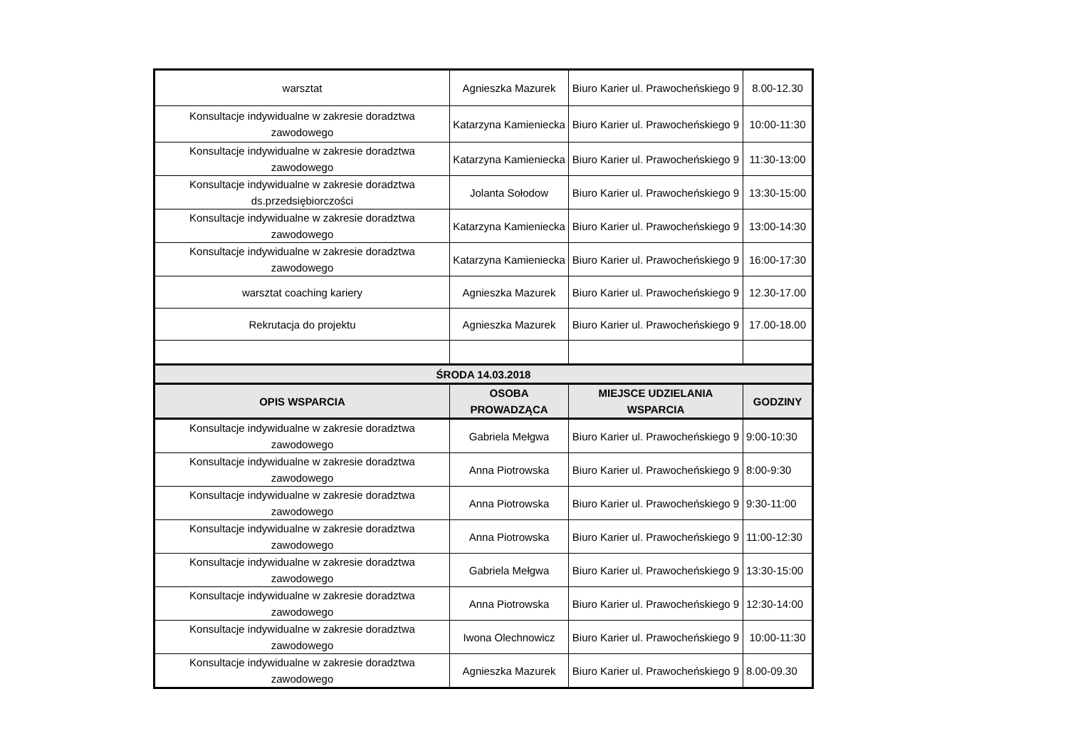| warsztat | Agnieszka Mazurek | Biuro Karier ul. Prawocheńskiego 9 | 8.00-12.30 |
| Konsultacje indywidualne w zakresie doradztwa zawodowego | Katarzyna Kamieniecka | Biuro Karier ul. Prawocheńskiego 9 | 10:00-11:30 |
| Konsultacje indywidualne w zakresie doradztwa zawodowego | Katarzyna Kamieniecka | Biuro Karier ul. Prawocheńskiego 9 | 11:30-13:00 |
| Konsultacje indywidualne w zakresie doradztwa ds.przedsiębiorczości | Jolanta Sołodow | Biuro Karier ul. Prawocheńskiego 9 | 13:30-15:00 |
| Konsultacje indywidualne w zakresie doradztwa zawodowego | Katarzyna Kamieniecka | Biuro Karier ul. Prawocheńskiego 9 | 13:00-14:30 |
| Konsultacje indywidualne w zakresie doradztwa zawodowego | Katarzyna Kamieniecka | Biuro Karier ul. Prawocheńskiego 9 | 16:00-17:30 |
| warsztat coaching kariery | Agnieszka Mazurek | Biuro Karier ul. Prawocheńskiego 9 | 12.30-17.00 |
| Rekrutacja do projektu | Agnieszka Mazurek | Biuro Karier ul. Prawocheńskiego 9 | 17.00-18.00 |
| ŚRODA 14.03.2018 | | | |
| OPIS WSPARCIA | OSOBA PROWADZĄCA | MIEJSCE UDZIELANIA WSPARCIA | GODZINY |
| Konsultacje indywidualne w zakresie doradztwa zawodowego | Gabriela Mełgwa | Biuro Karier ul. Prawocheńskiego 9 | 9:00-10:30 |
| Konsultacje indywidualne w zakresie doradztwa zawodowego | Anna Piotrowska | Biuro Karier ul. Prawocheńskiego 9 | 8:00-9:30 |
| Konsultacje indywidualne w zakresie doradztwa zawodowego | Anna Piotrowska | Biuro Karier ul. Prawocheńskiego 9 | 9:30-11:00 |
| Konsultacje indywidualne w zakresie doradztwa zawodowego | Anna Piotrowska | Biuro Karier ul. Prawocheńskiego 9 | 11:00-12:30 |
| Konsultacje indywidualne w zakresie doradztwa zawodowego | Gabriela Mełgwa | Biuro Karier ul. Prawocheńskiego 9 | 13:30-15:00 |
| Konsultacje indywidualne w zakresie doradztwa zawodowego | Anna Piotrowska | Biuro Karier ul. Prawocheńskiego 9 | 12:30-14:00 |
| Konsultacje indywidualne w zakresie doradztwa zawodowego | Iwona Olechnowicz | Biuro Karier ul. Prawocheńskiego 9 | 10:00-11:30 |
| Konsultacje indywidualne w zakresie doradztwa zawodowego | Agnieszka Mazurek | Biuro Karier ul. Prawocheńskiego 9 | 8.00-09.30 |